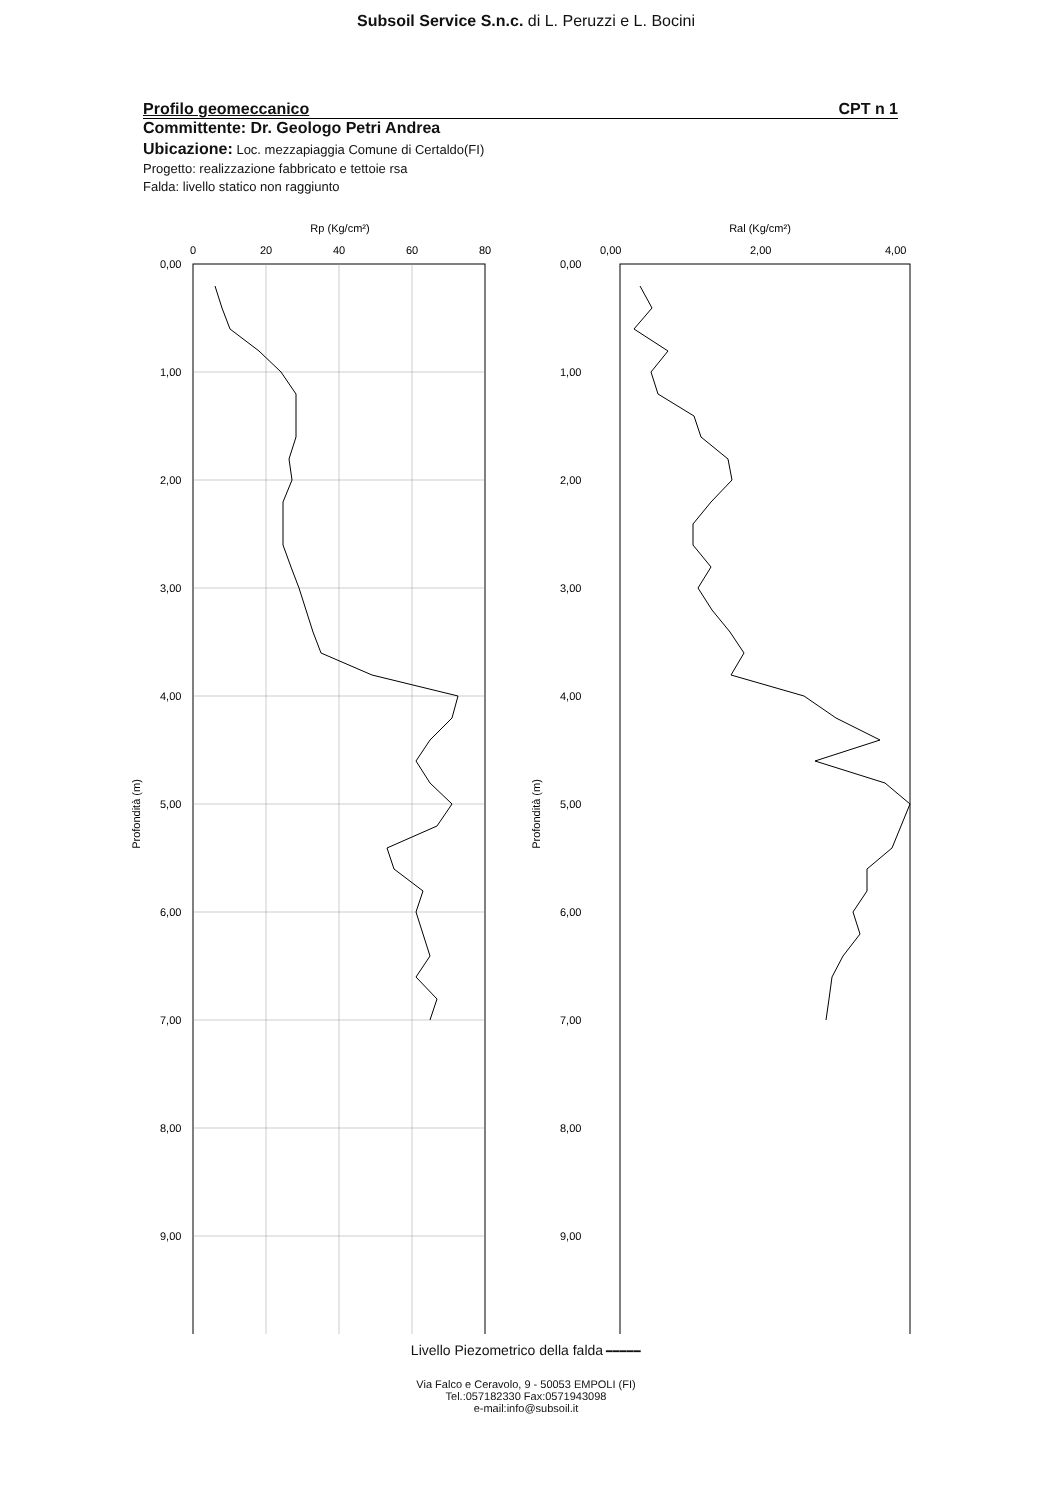Subsoil Service S.n.c. di L. Peruzzi e L. Bocini
Profilo geomeccanico CPT n 1
Committente: Dr. Geologo Petri Andrea
Ubicazione: Loc. mezzapiaggia Comune di Certaldo(FI)
Progetto: realizzazione fabbricato e tettoie rsa
Falda: livello statico non raggiunto
Rp (Kg/cm²)
0
20
40
60
80
0,00
1,00
2,00
3,00
4,00
5,00
6,00
7,00
8,00
9,00
Profondità (m)
Ral (Kg/cm²)
0,00
2,00
4,00
0,00
1,00
2,00
3,00
4,00
5,00
6,00
7,00
8,00
9,00
Profondità (m)
Livello Piezometrico della falda ━━━━━
Via Falco e Ceravolo, 9 - 50053 EMPOLI (FI)
Tel.:057182330 Fax:0571943098
e-mail:info@subsoil.it